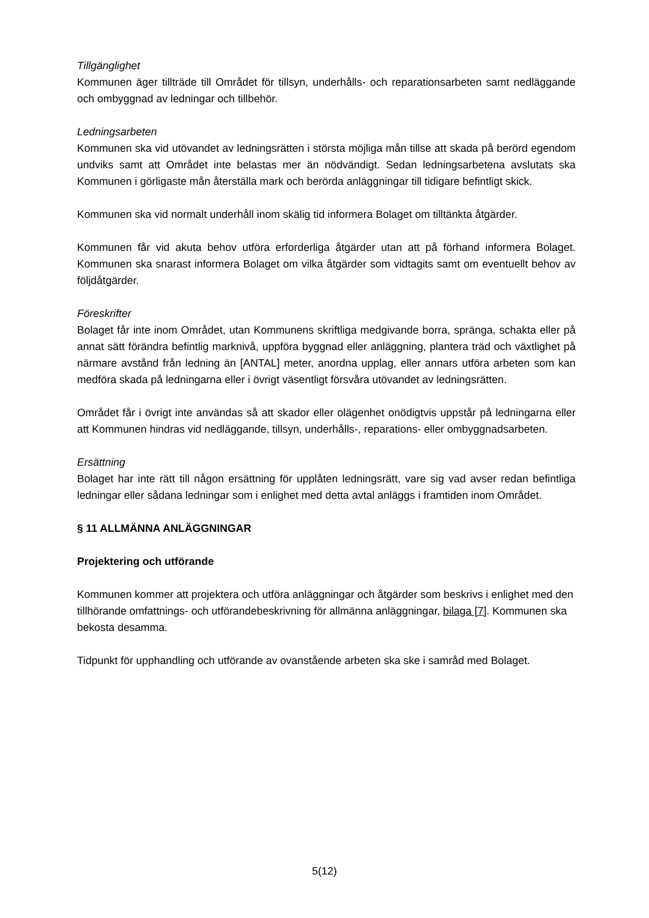Tillgänglighet
Kommunen äger tillträde till Området för tillsyn, underhålls- och reparationsarbeten samt nedläggande och ombyggnad av ledningar och tillbehör.
Ledningsarbeten
Kommunen ska vid utövandet av ledningsrätten i största möjliga mån tillse att skada på berörd egendom undviks samt att Området inte belastas mer än nödvändigt. Sedan ledningsarbetena avslutats ska Kommunen i görligaste mån återställa mark och berörda anläggningar till tidigare befintligt skick.
Kommunen ska vid normalt underhåll inom skälig tid informera Bolaget om tilltänkta åtgärder.
Kommunen får vid akuta behov utföra erforderliga åtgärder utan att på förhand informera Bolaget. Kommunen ska snarast informera Bolaget om vilka åtgärder som vidtagits samt om eventuellt behov av följdåtgärder.
Föreskrifter
Bolaget får inte inom Området, utan Kommunens skriftliga medgivande borra, spränga, schakta eller på annat sätt förändra befintlig marknivå, uppföra byggnad eller anläggning, plantera träd och växtlighet på närmare avstånd från ledning än [ANTAL] meter, anordna upplag, eller annars utföra arbeten som kan medföra skada på ledningarna eller i övrigt väsentligt försvåra utövandet av ledningsrätten.
Området får i övrigt inte användas så att skador eller olägenhet onödigtvis uppstår på ledningarna eller att Kommunen hindras vid nedläggande, tillsyn, underhålls-, reparations- eller ombyggnadsarbeten.
Ersättning
Bolaget har inte rätt till någon ersättning för upplåten ledningsrätt, vare sig vad avser redan befintliga ledningar eller sådana ledningar som i enlighet med detta avtal anläggs i framtiden inom Området.
§ 11 ALLMÄNNA ANLÄGGNINGAR
Projektering och utförande
Kommunen kommer att projektera och utföra anläggningar och åtgärder som beskrivs i enlighet med den tillhörande omfattnings- och utförandebeskrivning för allmänna anläggningar, bilaga [7]. Kommunen ska bekosta desamma.
Tidpunkt för upphandling och utförande av ovanstående arbeten ska ske i samråd med Bolaget.
5(12)